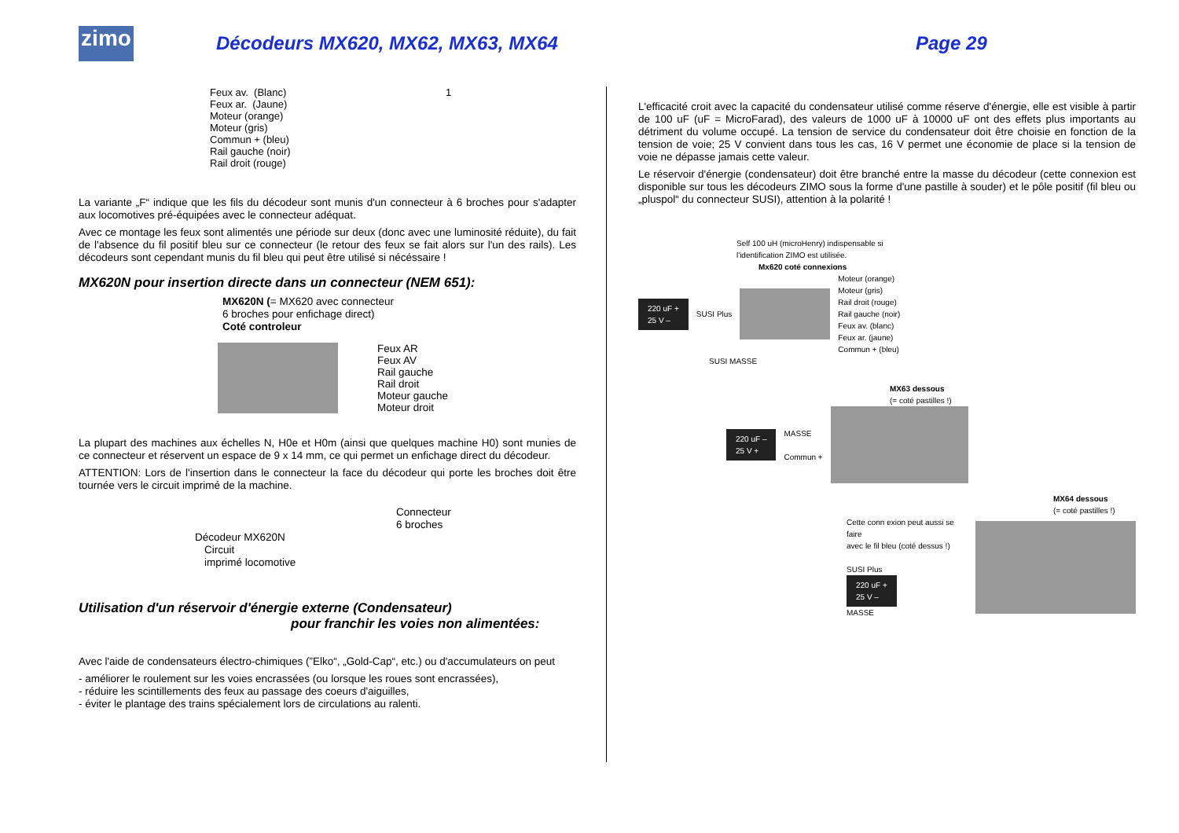zimo
Décodeurs MX620, MX62, MX63, MX64 Page 29
Feux av. (Blanc)
Feux ar. (Jaune)
Moteur (orange)
Moteur (gris)
Commun + (bleu)
Rail gauche (noir)
Rail droit (rouge)
1
La variante „F“ indique que les fils du décodeur sont munis d'un connecteur à 6 broches pour s'adapter aux locomotives pré-équipées avec le connecteur adéquat.
Avec ce montage les feux sont alimentés une période sur deux (donc avec une luminosité réduite), du fait de l'absence du fil positif bleu sur ce connecteur (le retour des feux se fait alors sur l'un des rails). Les décodeurs sont cependant munis du fil bleu qui peut être utilisé si nécéssaire !
MX620N pour insertion directe dans un connecteur (NEM 651):
MX620N (= MX620 avec connecteur
6 broches pour enfichage direct)
Coté controleur
Feux AR
Feux AV
Rail gauche
Rail droit
Moteur gauche
Moteur droit
La plupart des machines aux échelles N, H0e et H0m (ainsi que quelques machine H0) sont munies de ce connecteur et réservent un espace de 9 x 14 mm, ce qui permet un enfichage direct du décodeur.
ATTENTION: Lors de l'insertion dans le connecteur la face du décodeur qui porte les broches doit être tournée vers le circuit imprimé de la machine.
Connecteur
6 broches
Décodeur MX620N
Circuit
imprimé locomotive
Utilisation d'un réservoir d'énergie externe (Condensateur)
pour franchir les voies non alimentées:
Avec l'aide de condensateurs électro-chimiques (”Elko“, „Gold-Cap“, etc.) ou d'accumulateurs on peut
- améliorer le roulement sur les voies encrassées (ou lorsque les roues sont encrassées),
- réduire les scintillements des feux au passage des coeurs d'aiguilles,
- éviter le plantage des trains spécialement lors de circulations au ralenti.
L'efficacité croit avec la capacité du condensateur utilisé comme réserve d'énergie, elle est visible à partir de 100 uF (uF = MicroFarad), des valeurs de 1000 uF à 10000 uF ont des effets plus importants au détriment du volume occupé. La tension de service du condensateur doit être choisie en fonction de la tension de voie; 25 V convient dans tous les cas, 16 V permet une économie de place si la tension de voie ne dépasse jamais cette valeur.
Le réservoir d'énergie (condensateur) doit être branché entre la masse du décodeur (cette connexion est disponible sur tous les décodeurs ZIMO sous la forme d'une pastille à souder) et le pôle positif (fil bleu ou „pluspol“ du connecteur SUSI), attention à la polarité !
Self 100 uH (microHenry) indispensable si
l'identification ZIMO est utilisée.
Mx620 coté connexions
220 uF +
25 V – SUSI Plus Moteur (orange)
Moteur (gris)
Rail droit (rouge)
Rail gauche (noir)
Feux av. (blanc)
Feux ar. (jaune)
Commun + (bleu)
SUSI MASSE
MX63 dessous
(= coté pastilles !)
220 uF –
25 V + MASSE
Commun +
MX64 dessous
(= coté pastilles !)
Cette conn exion peut aussi se faire
avec le fil bleu (coté dessus !)
SUSI Plus
220 uF +
25 V –
MASSE